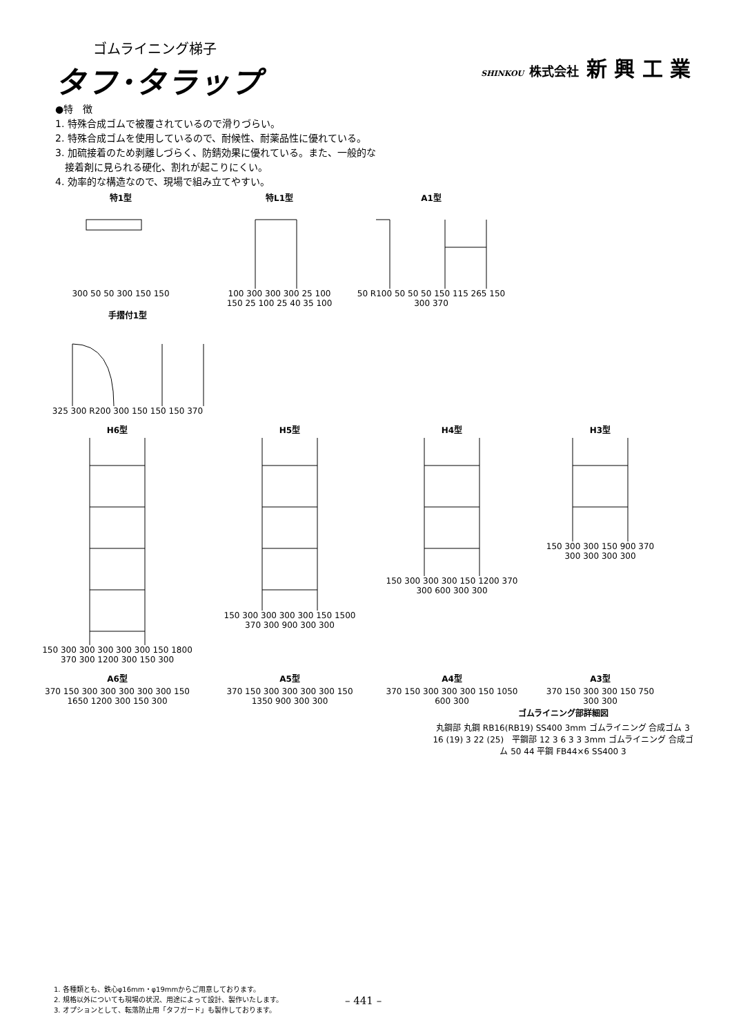ゴムライニング梯子
タフ･タラップ
SHINKOU 株式会社 新 興 工 業
●特　徴
1. 特殊合成ゴムで被覆されているので滑りづらい。
2. 特殊合成ゴムを使用しているので、耐候性、耐薬品性に優れている。
3. 加硫接着のため剥離しづらく、防錆効果に優れている。また、一般的な
　接着剤に見られる硬化、割れが起こりにくい。
4. 効率的な構造なので、現場で組み立てやすい。
特1型
300 50 50 300 150 150
特L1型
100 300 300 300 25 100 150 25 100 25 40 35 100
A1型
50 R100 50 50 50 150 115 265 150 300 370
手摺付1型
325 300 R200 300 150 150 150 370
H6型
150 300 300 300 300 300 150 1800 370 300 1200 300 150 300
H5型
150 300 300 300 300 150 1500 370 300 900 300 300
H4型
150 300 300 300 150 1200 370 300 600 300 300
H3型
150 300 300 150 900 370 300 300 300 300
A6型
370 150 300 300 300 300 300 150 1650 1200 300 150 300
A5型
370 150 300 300 300 300 150 1350 900 300 300
A4型
370 150 300 300 300 150 1050 600 300
A3型
370 150 300 300 150 750 300 300
ゴムライニング部詳細図
丸鋼部 丸鋼 RB16(RB19) SS400 3mm ゴムライニング 合成ゴム 3 16 (19) 3 22 (25)　平鋼部 12 3 6 3 3 3mm ゴムライニング 合成ゴム 50 44 平鋼 FB44×6 SS400 3
1. 各種類とも、鉄心φ16mm・φ19mmからご用意しております。
2. 規格以外についても現場の状況、用途によって設計、製作いたします。
3. オプションとして、転落防止用「タフガード」も製作しております。
– 441 –